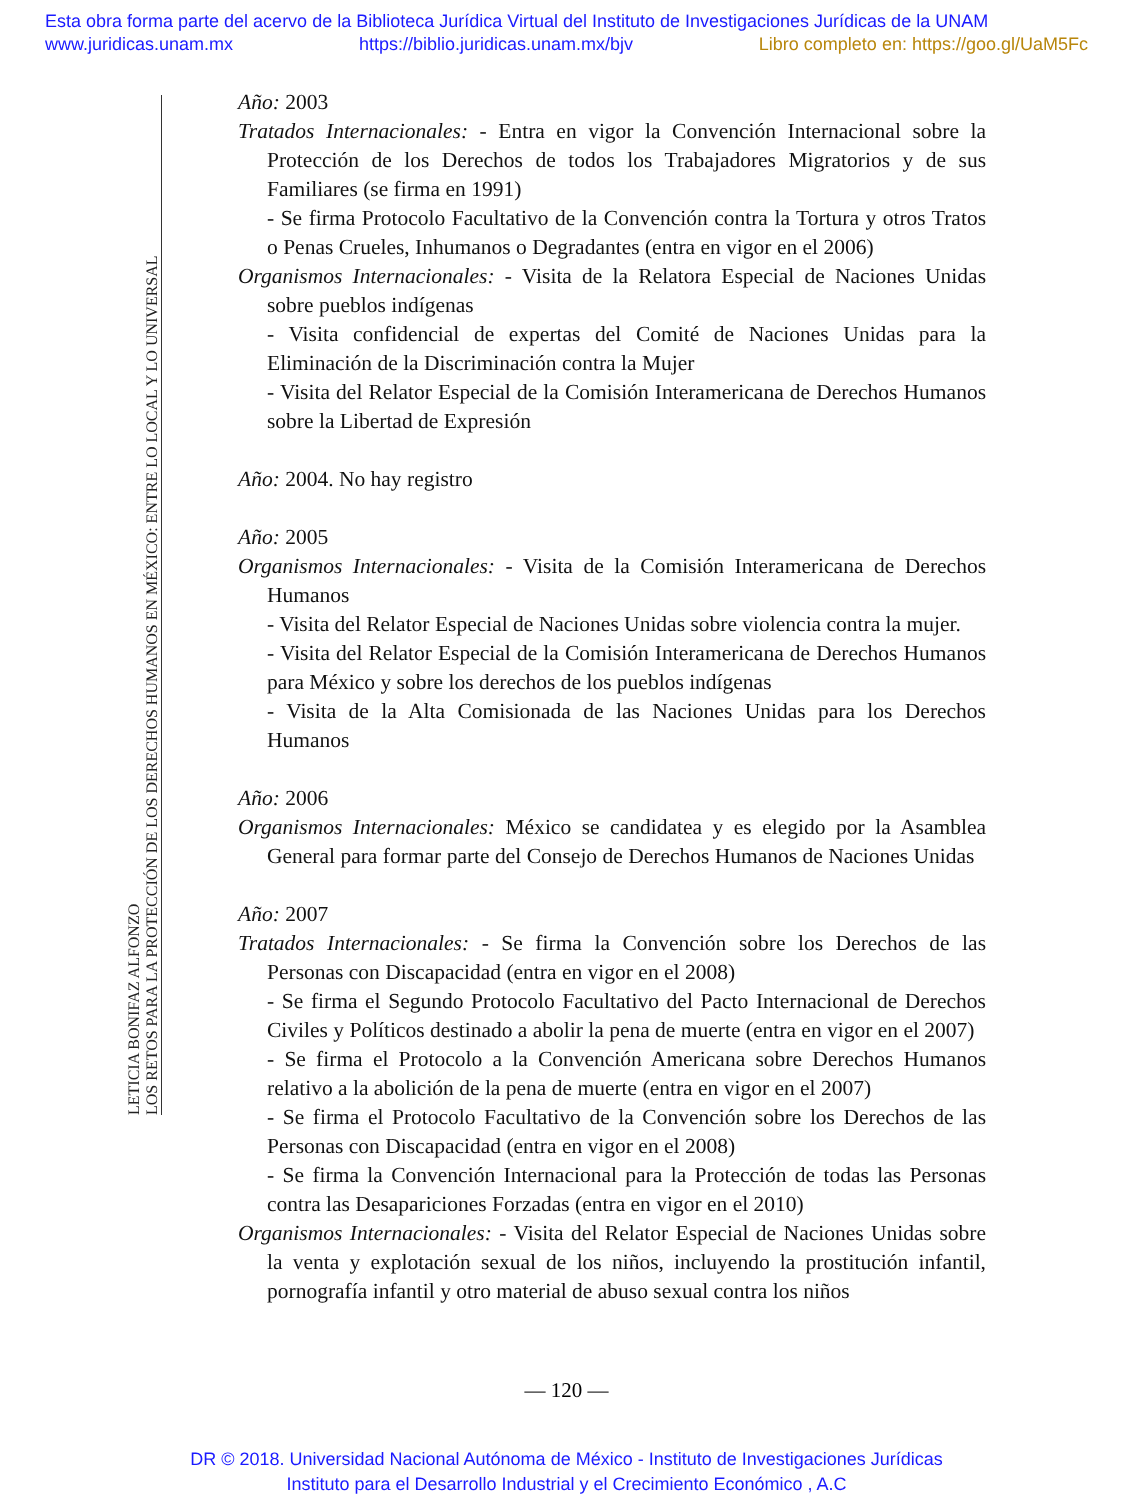Esta obra forma parte del acervo de la Biblioteca Jurídica Virtual del Instituto de Investigaciones Jurídicas de la UNAM
www.juridicas.unam.mx https://biblio.juridicas.unam.mx/bjv Libro completo en: https://goo.gl/UaM5Fc
LETICIA BONIFAZ ALFONZO
LOS RETOS PARA LA PROTECCIÓN DE LOS DERECHOS HUMANOS EN MÉXICO: ENTRE LO LOCAL Y LO UNIVERSAL
Año: 2003
Tratados Internacionales: - Entra en vigor la Convención Internacional sobre la Protección de los Derechos de todos los Trabajadores Migratorios y de sus Familiares (se firma en 1991)
- Se firma Protocolo Facultativo de la Convención contra la Tortura y otros Tratos o Penas Crueles, Inhumanos o Degradantes (entra en vigor en el 2006)
Organismos Internacionales: - Visita de la Relatora Especial de Naciones Unidas sobre pueblos indígenas
- Visita confidencial de expertas del Comité de Naciones Unidas para la Eliminación de la Discriminación contra la Mujer
- Visita del Relator Especial de la Comisión Interamericana de Derechos Humanos sobre la Libertad de Expresión
Año: 2004. No hay registro
Año: 2005
Organismos Internacionales: - Visita de la Comisión Interamericana de Derechos Humanos
- Visita del Relator Especial de Naciones Unidas sobre violencia contra la mujer.
- Visita del Relator Especial de la Comisión Interamericana de Derechos Humanos para México y sobre los derechos de los pueblos indígenas
- Visita de la Alta Comisionada de las Naciones Unidas para los Derechos Humanos
Año: 2006
Organismos Internacionales: México se candidatea y es elegido por la Asamblea General para formar parte del Consejo de Derechos Humanos de Naciones Unidas
Año: 2007
Tratados Internacionales: - Se firma la Convención sobre los Derechos de las Personas con Discapacidad (entra en vigor en el 2008)
- Se firma el Segundo Protocolo Facultativo del Pacto Internacional de Derechos Civiles y Políticos destinado a abolir la pena de muerte (entra en vigor en el 2007)
- Se firma el Protocolo a la Convención Americana sobre Derechos Humanos relativo a la abolición de la pena de muerte (entra en vigor en el 2007)
- Se firma el Protocolo Facultativo de la Convención sobre los Derechos de las Personas con Discapacidad (entra en vigor en el 2008)
- Se firma la Convención Internacional para la Protección de todas las Personas contra las Desapariciones Forzadas (entra en vigor en el 2010)
Organismos Internacionales: - Visita del Relator Especial de Naciones Unidas sobre la venta y explotación sexual de los niños, incluyendo la prostitución infantil, pornografía infantil y otro material de abuso sexual contra los niños
— 120 —
DR © 2018. Universidad Nacional Autónoma de México - Instituto de Investigaciones Jurídicas
Instituto para el Desarrollo Industrial y el Crecimiento Económico , A.C